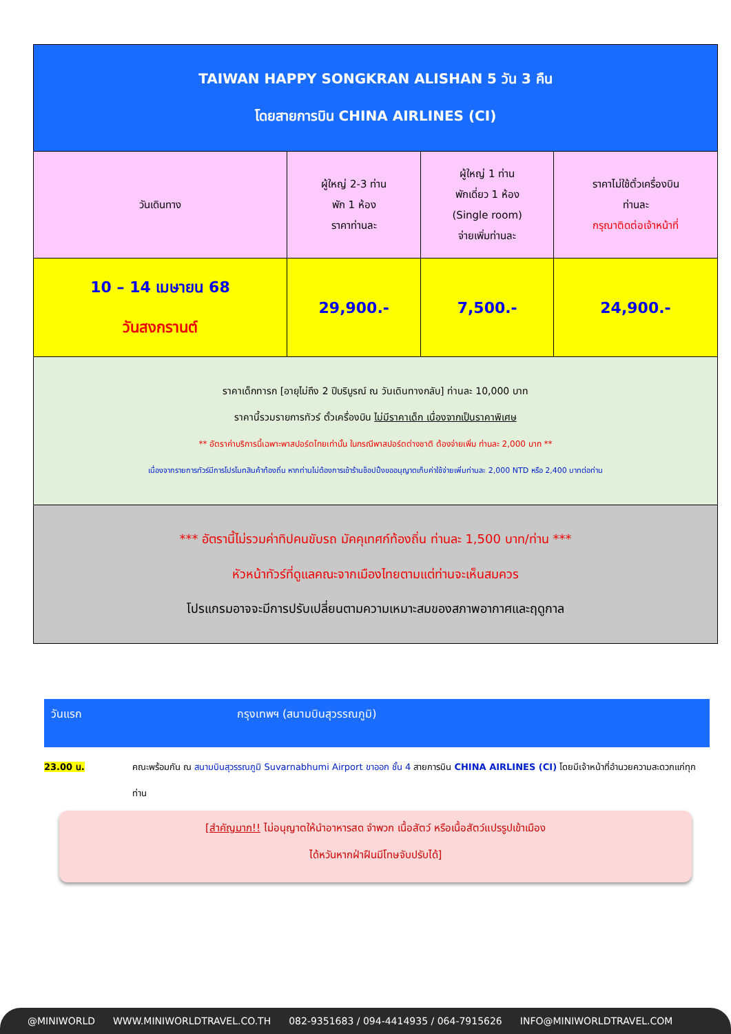| TAIWAN HAPPY SONGKRAN ALISHAN 5 วัน 3 คืน โดยสายการบิน CHINA AIRLINES (CI) | | | |
| วันเดินทาง | ผู้ใหญ่ 2-3 ท่าน พัก 1 ห้อง ราคาท่านละ | ผู้ใหญ่ 1 ท่าน พักเดี่ยว 1 ห้อง (Single room) จ่ายเพิ่มท่านละ | ราคาไม่ใช้ตั๋วเครื่องบิน ท่านละ กรุณาติดต่อเจ้าหน้าที่ |
| 10 – 14 เมษายน 68 วันสงกรานต์ | 29,900.- | 7,500.- | 24,900.- |
| ราคาเด็กทารก [อายุไม่ถึง 2 ปีบริบูรณ์ ณ วันเดินทางกลับ] ท่านละ 10,000 บาท ราคานี้รวมรายการทัวร์ ตั๋วเครื่องบิน ไม่มีราคาเด็ก เนื่องจากเป็นราคาพิเศษ ** อัตราค่าบริการนี้เฉพาะพาสปอร์ตไทยเท่านั้น ในกรณีพาสปอร์ตต่างชาติ ต้องจ่ายเพิ่ม ท่านละ 2,000 บาท ** เนื่องจากรายการทัวร์มีการโปรโมทสินค้าท้องถิ่น หากท่านไม่ต้องการเข้าร้านช็อปปิ้งขออนุญาตเก็บค่าใช้จ่ายเพิ่มท่านละ 2,000 NTD หรือ 2,400 บาทต่อท่าน | | | |
| *** อัตรานี้ไม่รวมค่าทิปคนขับรถ มัคคุเทศก์ท้องถิ่น ท่านละ 1,500 บาท/ท่าน *** หัวหน้าทัวร์ที่ดูแลคณะจากเมืองไทยตามแต่ท่านจะเห็นสมควร โปรแกรมอาจจะมีการปรับเปลี่ยนตามความเหมาะสมของสภาพอากาศและฤดูกาล | | | |
วันแรก กรุงเทพฯ (สนามบินสุวรรณภูมิ)
23.00 น. คณะพร้อมกัน ณ สนามบินสุวรรณภูมิ Suvarnabhumi Airport ขาออก ชั้น 4 สายการบิน CHINA AIRLINES (CI) โดยมีเจ้าหน้าที่อำนวยความสะดวกแก่ทุกท่าน
[สำคัญมาก!! ไม่อนุญาตให้นำอาหารสด จำพวก เนื้อสัตว์ หรือเนื้อสัตว์แปรรูปเข้าเมือง
ได้หวันหากฝ่าฝืนมีโทษจับปรับได้]
@MINIWORLD WWW.MINIWORLDTRAVEL.CO.TH 082-9351683 / 094-4414935 / 064-7915626 INFO@MINIWORLDTRAVEL.COM